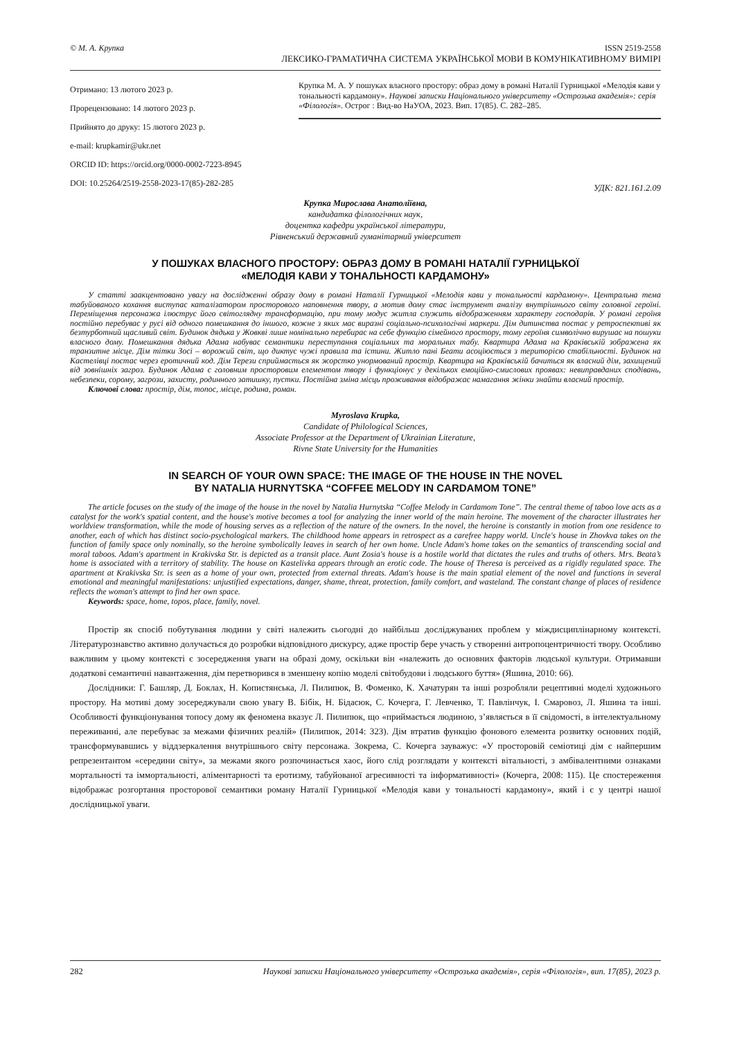© М. А. Крупка ISSN 2519-2558
ЛЕКСИКО-ГРАМАТИЧНА СИСТЕМА УКРАЇНСЬКОЇ МОВИ В КОМУНІКАТИВНОМУ ВИМІРІ
Отримано: 13 лютого 2023 р.
Прорецензовано: 14 лютого 2023 р.
Прийнято до друку: 15 лютого 2023 р.
e-mail: krupkamir@ukr.net
ORCID ID: https://orcid.org/0000-0002-7223-8945
DOI: 10.25264/2519-2558-2023-17(85)-282-285
Крупка М. А. У пошуках власного простору: образ дому в романі Наталії Гурницької «Мелодія кави у тональності кардамону». Наукові записки Національного університету «Острозька академія»: серія «Філологія». Острог : Вид-во НаУОА, 2023. Вип. 17(85). С. 282–285.
УДК: 821.161.2.09
Крупка Мирослава Анатоліївна,
кандидатка філологічних наук,
доцентка кафедри української літератури,
Рівненський державний гуманітарний університет
У ПОШУКАХ ВЛАСНОГО ПРОСТОРУ: ОБРАЗ ДОМУ В РОМАНІ НАТАЛІЇ ГУРНИЦЬКОЇ
«МЕЛОДІЯ КАВИ У ТОНАЛЬНОСТІ КАРДАМОНУ»
У статті заакцентовано увагу на дослідженні образу дому в романі Наталії Гурницької «Мелодія кави у тональності кардамону». Центральна тема табуйованого кохання виступає каталізатором просторового наповнення твору, а мотив дому стає інструмент аналізу внутрішнього світу головної героїні. Переміщення персонажа ілюструє його світоглядну трансформацію, при тому модус житла служить відображенням характеру господарів. У романі героїня постійно перебуває у русі від одного помешкання до іншого, кожне з яких має виразні соціально-психологічні маркери. Дім дитинства постає у ретроспективі як безтурботний щасливий світ. Будинок дядька у Жовкві лише номінально перебирає на себе функцію сімейного простору, тому героїня символічно вирушає на пошуки власного дому. Помешкання дядька Адама набуває семантики переступання соціальних та моральних табу. Квартира Адама на Краківській зображена як транзитне місце. Дім тітки Зосі – ворожий світ, що диктує чужі правила та істини. Житло пані Беати асоціюється з територією стабільності. Будинок на Кастелівці постає через еротичний код. Дім Терези сприймається як жорстко унормований простір. Квартира на Краківській бачиться як власний дім, захищений від зовнішніх загроз. Будинок Адама є головним просторовим елементом твору і функціонує у декількох емоційно-смислових проявах: невиправданих сподівань, небезпеки, сорому, загрози, захисту, родинного затишку, пустки. Постійна зміна місць проживання відображає намагання жінки знайти власний простір.
Ключові слова: простір, дім, топос, місце, родина, роман.
Myroslava Krupka,
Candidate of Philological Sciences,
Associate Professor at the Department of Ukrainian Literature,
Rivne State University for the Humanities
IN SEARCH OF YOUR OWN SPACE: THE IMAGE OF THE HOUSE IN THE NOVEL
BY NATALIA HURNYTSKA “COFFEE MELODY IN CARDAMOM TONE”
The article focuses on the study of the image of the house in the novel by Natalia Hurnytska “Coffee Melody in Cardamom Tone”. The central theme of taboo love acts as a catalyst for the work's spatial content, and the house's motive becomes a tool for analyzing the inner world of the main heroine. The movement of the character illustrates her worldview transformation, while the mode of housing serves as a reflection of the nature of the owners. In the novel, the heroine is constantly in motion from one residence to another, each of which has distinct socio-psychological markers. The childhood home appears in retrospect as a carefree happy world. Uncle's house in Zhovkva takes on the function of family space only nominally, so the heroine symbolically leaves in search of her own home. Uncle Adam's home takes on the semantics of transcending social and moral taboos. Adam's apartment in Krakivska Str. is depicted as a transit place. Aunt Zosia's house is a hostile world that dictates the rules and truths of others. Mrs. Beata’s home is associated with a territory of stability. The house on Kastelivka appears through an erotic code. The house of Theresa is perceived as a rigidly regulated space. The apartment at Krakivska Str. is seen as a home of your own, protected from external threats. Adam's house is the main spatial element of the novel and functions in several emotional and meaningful manifestations: unjustified expectations, danger, shame, threat, protection, family comfort, and wasteland. The constant change of places of residence reflects the woman's attempt to find her own space.
Keywords: space, home, topos, place, family, novel.
Простір як спосіб побутування людини у світі належить сьогодні до найбільш досліджуваних проблем у міждисциплінарному контексті. Літературознавство активно долучається до розробки відповідного дискурсу, адже простір бере участь у створенні антропоцентричності твору. Особливо важливим у цьому контексті є зосередження уваги на образі дому, оскільки він «належить до основних факторів людської культури. Отримавши додаткові семантичні навантаження, дім перетворився в зменшену копію моделі світобудови і людського буття» (Яшина, 2010: 66).
Дослідники: Г. Башляр, Д. Боклах, Н. Копистянська, Л. Пилипюк, В. Фоменко, К. Хачатурян та інші розробляли рецептивні моделі художнього простору. На мотиві дому зосереджували свою увагу В. Бібік, Н. Бідасюк, С. Кочерга, Г. Левченко, Т. Павлінчук, І. Смаровоз, Л. Яшина та інші. Особливості функціонування топосу дому як феномена вказує Л. Пилипюк, що «приймається людиною, з’являється в її свідомості, в інтелектуальному переживанні, але перебуває за межами фізичних реалій» (Пилипюк, 2014: 323). Дім втратив функцію фонового елемента розвитку основних подій, трансформувавшись у віддзеркалення внутрішнього світу персонажа. Зокрема, С. Кочерга зауважує: «У просторовій семіотиці дім є найпершим репрезентантом «середини світу», за межами якого розпочинається хаос, його слід розглядати у контексті вітальності, з амбівалентними ознаками мортальності та іммортальності, аліментарності та еротизму, табуйованої агресивності та інформативності» (Кочерга, 2008: 115). Це спостереження відображає розгортання просторової семантики роману Наталії Гурницької «Мелодія кави у тональності кардамону», який і є у центрі нашої дослідницької уваги.
282 Наукові записки Національного університету «Острозька академія», серія «Філологія», вип. 17(85), 2023 р.